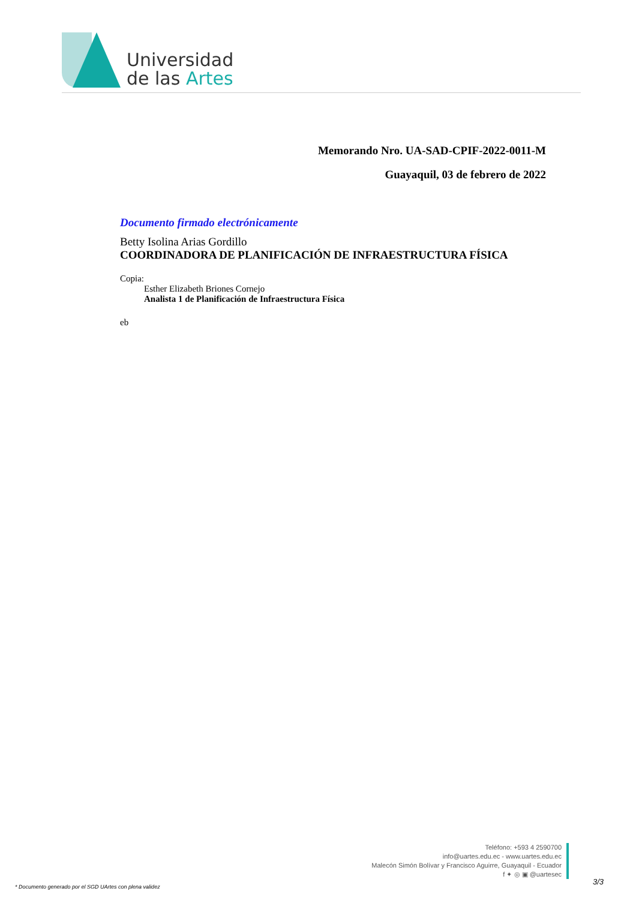Universidad
de las Artes
Memorando Nro. UA-SAD-CPIF-2022-0011-M
Guayaquil, 03 de febrero de 2022
Documento firmado electrónicamente
Betty Isolina Arias Gordillo
COORDINADORA DE PLANIFICACIÓN DE INFRAESTRUCTURA FÍSICA
Copia:
Esther Elizabeth Briones Cornejo
Analista 1 de Planificación de Infraestructura Física
eb
Teléfono: +593 4 2590700
info@uartes.edu.ec - www.uartes.edu.ec
Malecón Simón Bolívar y Francisco Aguirre, Guayaquil - Ecuador
f ✦ ◎ ▣ @uartesec
* Documento generado por el SGD UArtes con plena validez
3/3